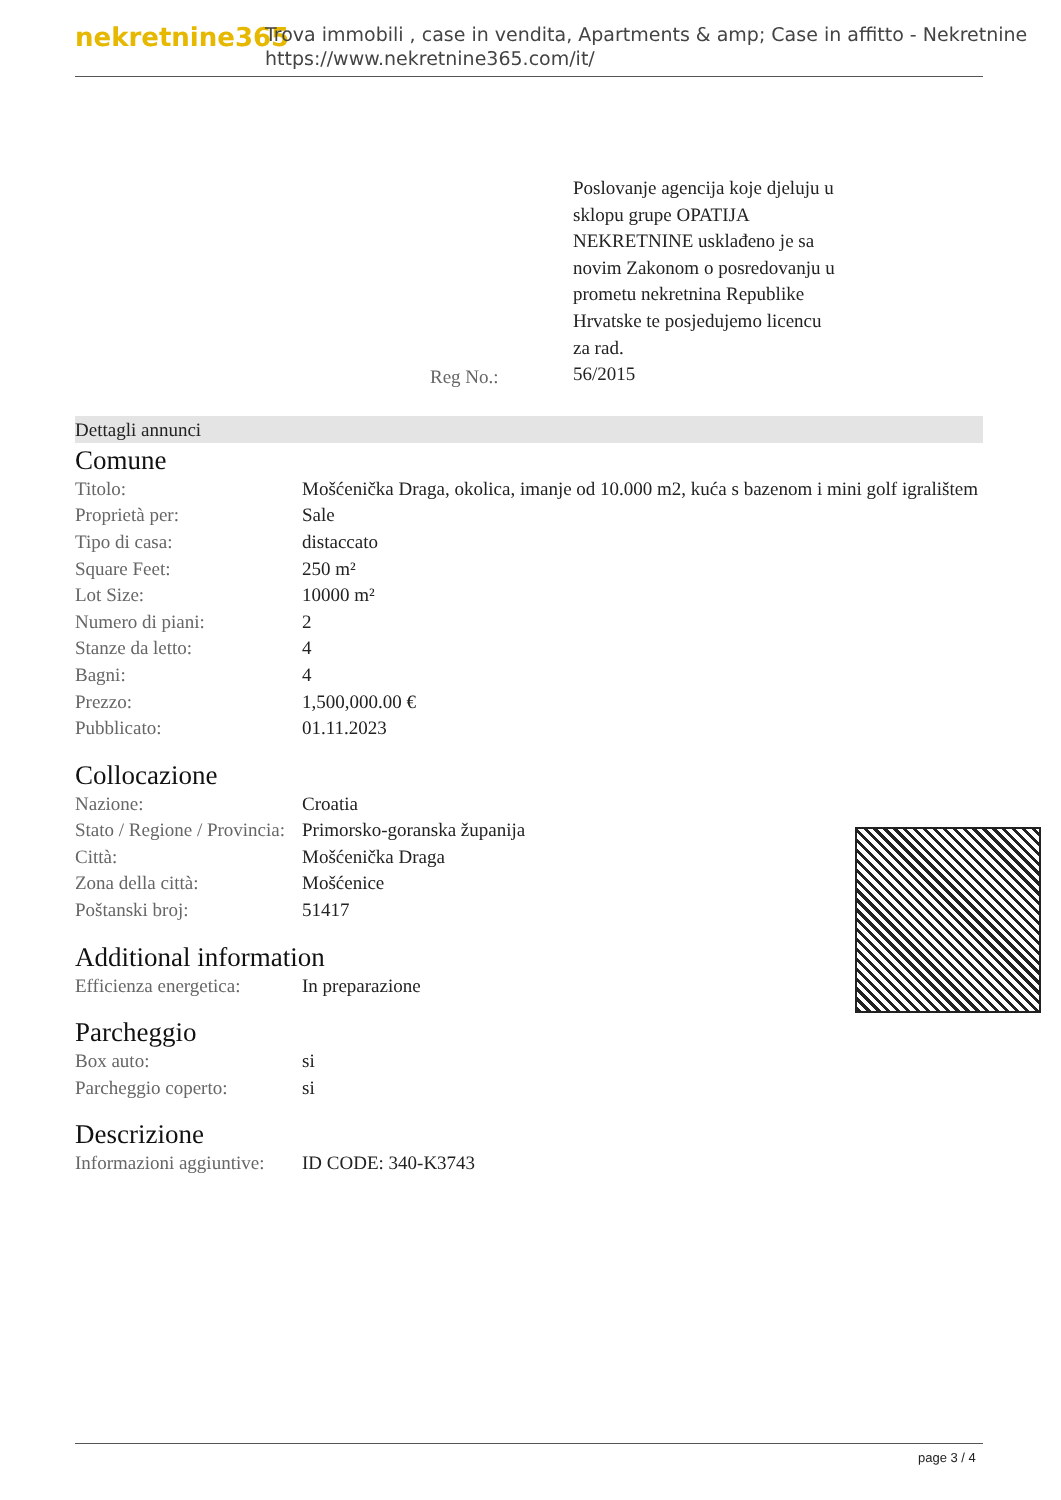nekretnine365
Trova immobili , case in vendita, Apartments & amp; Case in affitto - Nekretnine
https://www.nekretnine365.com/it/
Reg No.:
Poslovanje agencija koje djeluju u sklopu grupe OPATIJA NEKRETNINE usklađeno je sa novim Zakonom o posredovanju u prometu nekretnina Republike Hrvatske te posjedujemo licencu za rad.
56/2015
Dettagli annunci
Comune
| Titolo: | Mošćenička Draga, okolica, imanje od 10.000 m2, kuća s bazenom i mini golf igralištem |
| Proprietà per: | Sale |
| Tipo di casa: | distaccato |
| Square Feet: | 250 m² |
| Lot Size: | 10000 m² |
| Numero di piani: | 2 |
| Stanze da letto: | 4 |
| Bagni: | 4 |
| Prezzo: | 1,500,000.00 € |
| Pubblicato: | 01.11.2023 |
Collocazione
| Nazione: | Croatia |
| Stato / Regione / Provincia: | Primorsko-goranska županija |
| Città: | Mošćenička Draga |
| Zona della città: | Mošćenice |
| Poštanski broj: | 51417 |
Additional information
| Efficienza energetica: | In preparazione |
Parcheggio
| Box auto: | si |
| Parcheggio coperto: | si |
Descrizione
| Informazioni aggiuntive: | ID CODE: 340-K3743 |
page 3 / 4